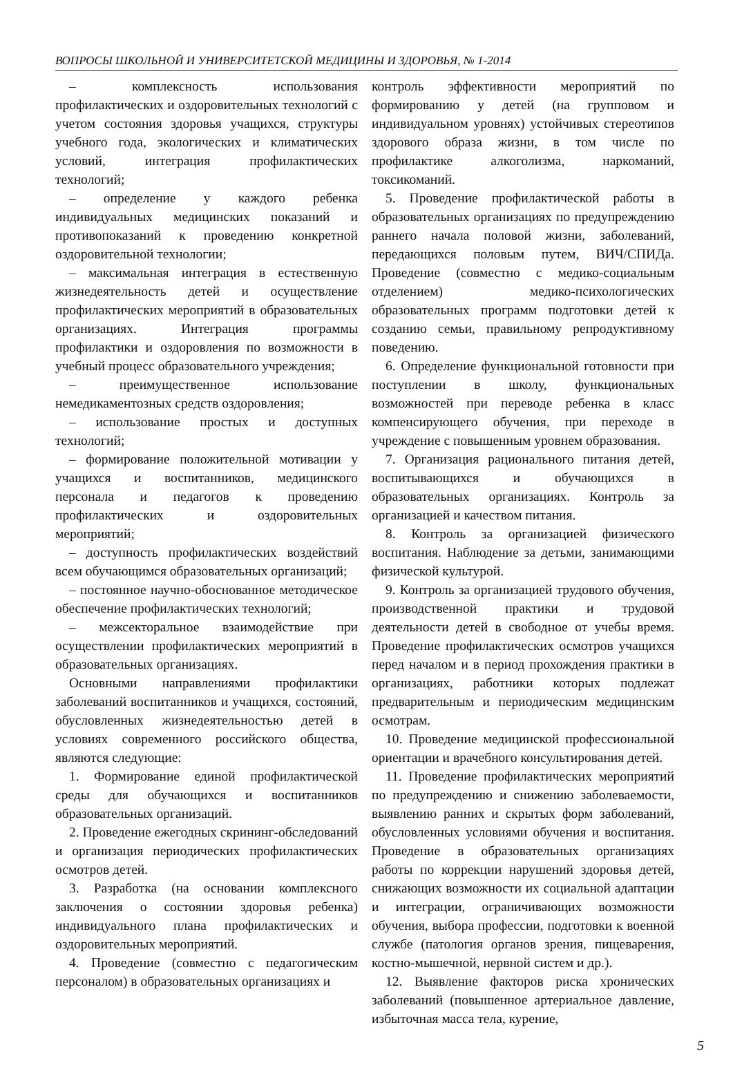ВОПРОСЫ ШКОЛЬНОЙ И УНИВЕРСИТЕТСКОЙ МЕДИЦИНЫ И ЗДОРОВЬЯ, № 1-2014
– комплексность использования профилактических и оздоровительных технологий с учетом состояния здоровья учащихся, структуры учебного года, экологических и климатических условий, интеграция профилактических технологий;
– определение у каждого ребенка индивидуальных медицинских показаний и противопоказаний к проведению конкретной оздоровительной технологии;
– максимальная интеграция в естественную жизнедеятельность детей и осуществление профилактических мероприятий в образовательных организациях. Интеграция программы профилактики и оздоровления по возможности в учебный процесс образовательного учреждения;
– преимущественное использование немедикаментозных средств оздоровления;
– использование простых и доступных технологий;
– формирование положительной мотивации у учащихся и воспитанников, медицинского персонала и педагогов к проведению профилактических и оздоровительных мероприятий;
– доступность профилактических воздействий всем обучающимся образовательных организаций;
– постоянное научно-обоснованное методическое обеспечение профилактических технологий;
– межсекторальное взаимодействие при осуществлении профилактических мероприятий в образовательных организациях.
Основными направлениями профилактики заболеваний воспитанников и учащихся, состояний, обусловленных жизнедеятельностью детей в условиях современного российского общества, являются следующие:
1. Формирование единой профилактической среды для обучающихся и воспитанников образовательных организаций.
2. Проведение ежегодных скрининг-обследований и организация периодических профилактических осмотров детей.
3. Разработка (на основании комплексного заключения о состоянии здоровья ребенка) индивидуального плана профилактических и оздоровительных мероприятий.
4. Проведение (совместно с педагогическим персоналом) в образовательных организациях и
контроль эффективности мероприятий по формированию у детей (на групповом и индивидуальном уровнях) устойчивых стереотипов здорового образа жизни, в том числе по профилактике алкоголизма, наркоманий, токсикоманий.
5. Проведение профилактической работы в образовательных организациях по предупреждению раннего начала половой жизни, заболеваний, передающихся половым путем, ВИЧ/СПИДа. Проведение (совместно с медико-социальным отделением) медико-психологических образовательных программ подготовки детей к созданию семьи, правильному репродуктивному поведению.
6. Определение функциональной готовности при поступлении в школу, функциональных возможностей при переводе ребенка в класс компенсирующего обучения, при переходе в учреждение с повышенным уровнем образования.
7. Организация рационального питания детей, воспитывающихся и обучающихся в образовательных организациях. Контроль за организацией и качеством питания.
8. Контроль за организацией физического воспитания. Наблюдение за детьми, занимающими физической культурой.
9. Контроль за организацией трудового обучения, производственной практики и трудовой деятельности детей в свободное от учебы время. Проведение профилактических осмотров учащихся перед началом и в период прохождения практики в организациях, работники которых подлежат предварительным и периодическим медицинским осмотрам.
10. Проведение медицинской профессиональной ориентации и врачебного консультирования детей.
11. Проведение профилактических мероприятий по предупреждению и снижению заболеваемости, выявлению ранних и скрытых форм заболеваний, обусловленных условиями обучения и воспитания. Проведение в образовательных организациях работы по коррекции нарушений здоровья детей, снижающих возможности их социальной адаптации и интеграции, ограничивающих возможности обучения, выбора профессии, подготовки к военной службе (патология органов зрения, пищеварения, костно-мышечной, нервной систем и др.).
12. Выявление факторов риска хронических заболеваний (повышенное артериальное давление, избыточная масса тела, курение,
5